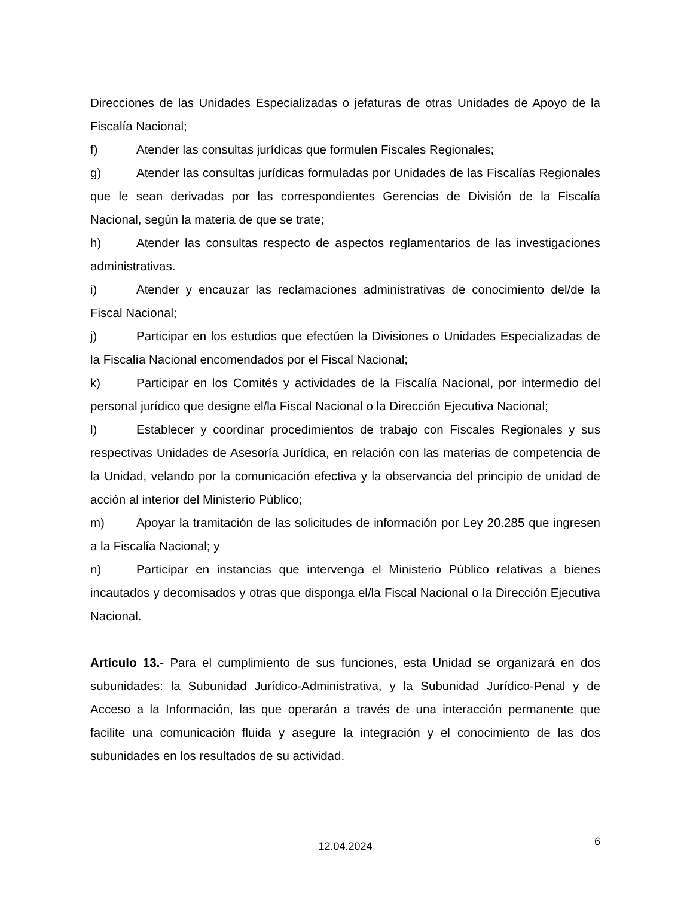Direcciones de las Unidades Especializadas o jefaturas de otras Unidades de Apoyo de la Fiscalía Nacional;
f) Atender las consultas jurídicas que formulen Fiscales Regionales;
g) Atender las consultas jurídicas formuladas por Unidades de las Fiscalías Regionales que le sean derivadas por las correspondientes Gerencias de División de la Fiscalía Nacional, según la materia de que se trate;
h) Atender las consultas respecto de aspectos reglamentarios de las investigaciones administrativas.
i) Atender y encauzar las reclamaciones administrativas de conocimiento del/de la Fiscal Nacional;
j) Participar en los estudios que efectúen la Divisiones o Unidades Especializadas de la Fiscalía Nacional encomendados por el Fiscal Nacional;
k) Participar en los Comités y actividades de la Fiscalía Nacional, por intermedio del personal jurídico que designe el/la Fiscal Nacional o la Dirección Ejecutiva Nacional;
l) Establecer y coordinar procedimientos de trabajo con Fiscales Regionales y sus respectivas Unidades de Asesoría Jurídica, en relación con las materias de competencia de la Unidad, velando por la comunicación efectiva y la observancia del principio de unidad de acción al interior del Ministerio Público;
m) Apoyar la tramitación de las solicitudes de información por Ley 20.285 que ingresen a la Fiscalía Nacional; y
n) Participar en instancias que intervenga el Ministerio Público relativas a bienes incautados y decomisados y otras que disponga el/la Fiscal Nacional o la Dirección Ejecutiva Nacional.
Artículo 13.- Para el cumplimiento de sus funciones, esta Unidad se organizará en dos subunidades: la Subunidad Jurídico-Administrativa, y la Subunidad Jurídico-Penal y de Acceso a la Información, las que operarán a través de una interacción permanente que facilite una comunicación fluida y asegure la integración y el conocimiento de las dos subunidades en los resultados de su actividad.
12.04.2024
6